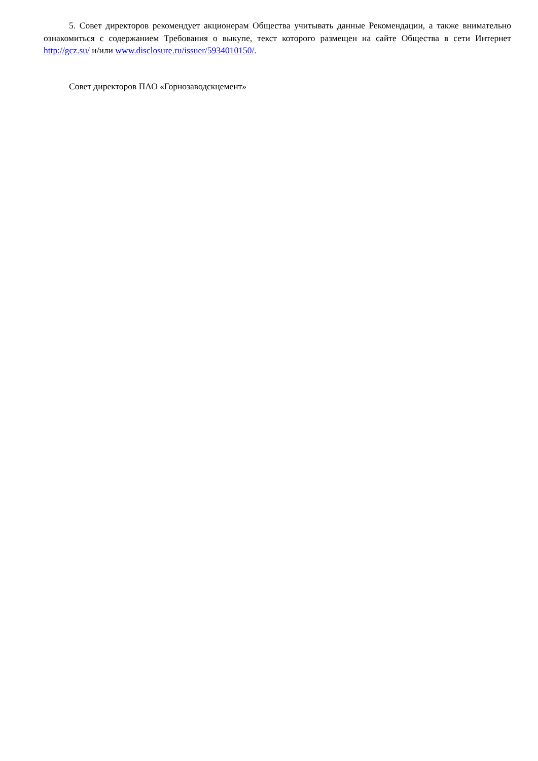5. Совет директоров рекомендует акционерам Общества учитывать данные Рекомендации, а также внимательно ознакомиться с содержанием Требования о выкупе, текст которого размещен на сайте Общества в сети Интернет http://gcz.su/ и/или www.disclosure.ru/issuer/5934010150/.
Совет директоров ПАО «Горнозаводскцемент»